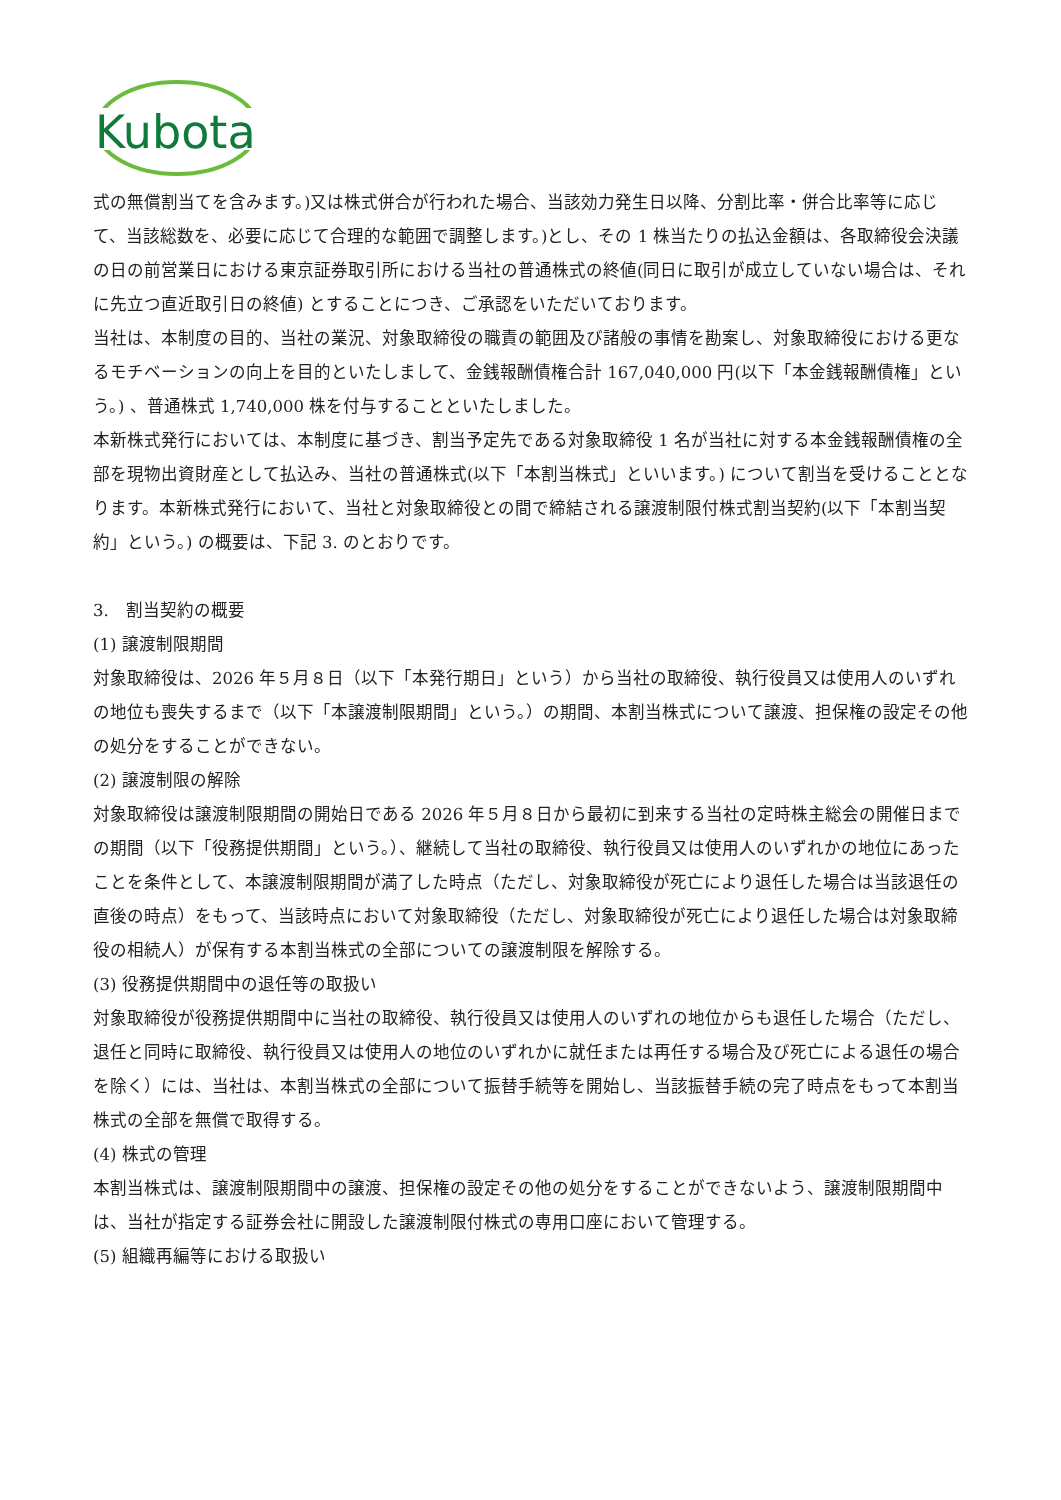Kubota
式の無償割当てを含みます。)又は株式併合が行われた場合、当該効力発生日以降、分割比率・併合比率等に応じて、当該総数を、必要に応じて合理的な範囲で調整します。)とし、その 1 株当たりの払込金額は、各取締役会決議の日の前営業日における東京証券取引所における当社の普通株式の終値(同日に取引が成立していない場合は、それに先立つ直近取引日の終値) とすることにつき、ご承認をいただいております。
当社は、本制度の目的、当社の業況、対象取締役の職責の範囲及び諸般の事情を勘案し、対象取締役における更なるモチベーションの向上を目的といたしまして、金銭報酬債権合計 167,040,000 円(以下「本金銭報酬債権」という。) 、普通株式 1,740,000 株を付与することといたしました。
本新株式発行においては、本制度に基づき、割当予定先である対象取締役 1 名が当社に対する本金銭報酬債権の全部を現物出資財産として払込み、当社の普通株式(以下「本割当株式」といいます。) について割当を受けることとなります。本新株式発行において、当社と対象取締役との間で締結される譲渡制限付株式割当契約(以下「本割当契約」という。) の概要は、下記 3. のとおりです。
3.　割当契約の概要
(1) 譲渡制限期間
対象取締役は、2026 年５月８日（以下「本発行期日」という）から当社の取締役、執行役員又は使用人のいずれの地位も喪失するまで（以下「本譲渡制限期間」という。）の期間、本割当株式について譲渡、担保権の設定その他の処分をすることができない。
(2) 譲渡制限の解除
対象取締役は譲渡制限期間の開始日である 2026 年５月８日から最初に到来する当社の定時株主総会の開催日までの期間（以下「役務提供期間」という。）、継続して当社の取締役、執行役員又は使用人のいずれかの地位にあったことを条件として、本譲渡制限期間が満了した時点（ただし、対象取締役が死亡により退任した場合は当該退任の直後の時点）をもって、当該時点において対象取締役（ただし、対象取締役が死亡により退任した場合は対象取締役の相続人）が保有する本割当株式の全部についての譲渡制限を解除する。
(3) 役務提供期間中の退任等の取扱い
対象取締役が役務提供期間中に当社の取締役、執行役員又は使用人のいずれの地位からも退任した場合（ただし、退任と同時に取締役、執行役員又は使用人の地位のいずれかに就任または再任する場合及び死亡による退任の場合を除く）には、当社は、本割当株式の全部について振替手続等を開始し、当該振替手続の完了時点をもって本割当株式の全部を無償で取得する。
(4) 株式の管理
本割当株式は、譲渡制限期間中の譲渡、担保権の設定その他の処分をすることができないよう、譲渡制限期間中は、当社が指定する証券会社に開設した譲渡制限付株式の専用口座において管理する。
(5) 組織再編等における取扱い